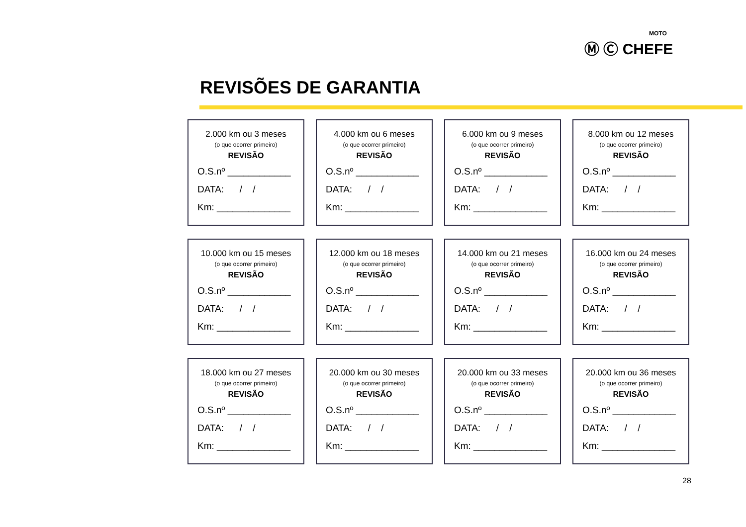MOTO
Ⓜ Ⓒ CHEFE
REVISÕES DE GARANTIA
2.000 km ou 3 meses
(o que ocorrer primeiro)
REVISÃO
O.S.nº ____________
DATA: / /
Km: ______________
4.000 km ou 6 meses
(o que ocorrer primeiro)
REVISÃO
O.S.nº ____________
DATA: / /
Km: ______________
6.000 km ou 9 meses
(o que ocorrer primeiro)
REVISÃO
O.S.nº ____________
DATA: / /
Km: ______________
8.000 km ou 12 meses
(o que ocorrer primeiro)
REVISÃO
O.S.nº ____________
DATA: / /
Km: ______________
10.000 km ou 15 meses
(o que ocorrer primeiro)
REVISÃO
O.S.nº ____________
DATA: / /
Km: ______________
12.000 km ou 18 meses
(o que ocorrer primeiro)
REVISÃO
O.S.nº ____________
DATA: / /
Km: ______________
14.000 km ou 21 meses
(o que ocorrer primeiro)
REVISÃO
O.S.nº ____________
DATA: / /
Km: ______________
16.000 km ou 24 meses
(o que ocorrer primeiro)
REVISÃO
O.S.nº ____________
DATA: / /
Km: ______________
18.000 km ou 27 meses
(o que ocorrer primeiro)
REVISÃO
O.S.nº ____________
DATA: / /
Km: ______________
20.000 km ou 30 meses
(o que ocorrer primeiro)
REVISÃO
O.S.nº ____________
DATA: / /
Km: ______________
20.000 km ou 33 meses
(o que ocorrer primeiro)
REVISÃO
O.S.nº ____________
DATA: / /
Km: ______________
20.000 km ou 36 meses
(o que ocorrer primeiro)
REVISÃO
O.S.nº ____________
DATA: / /
Km: ______________
28